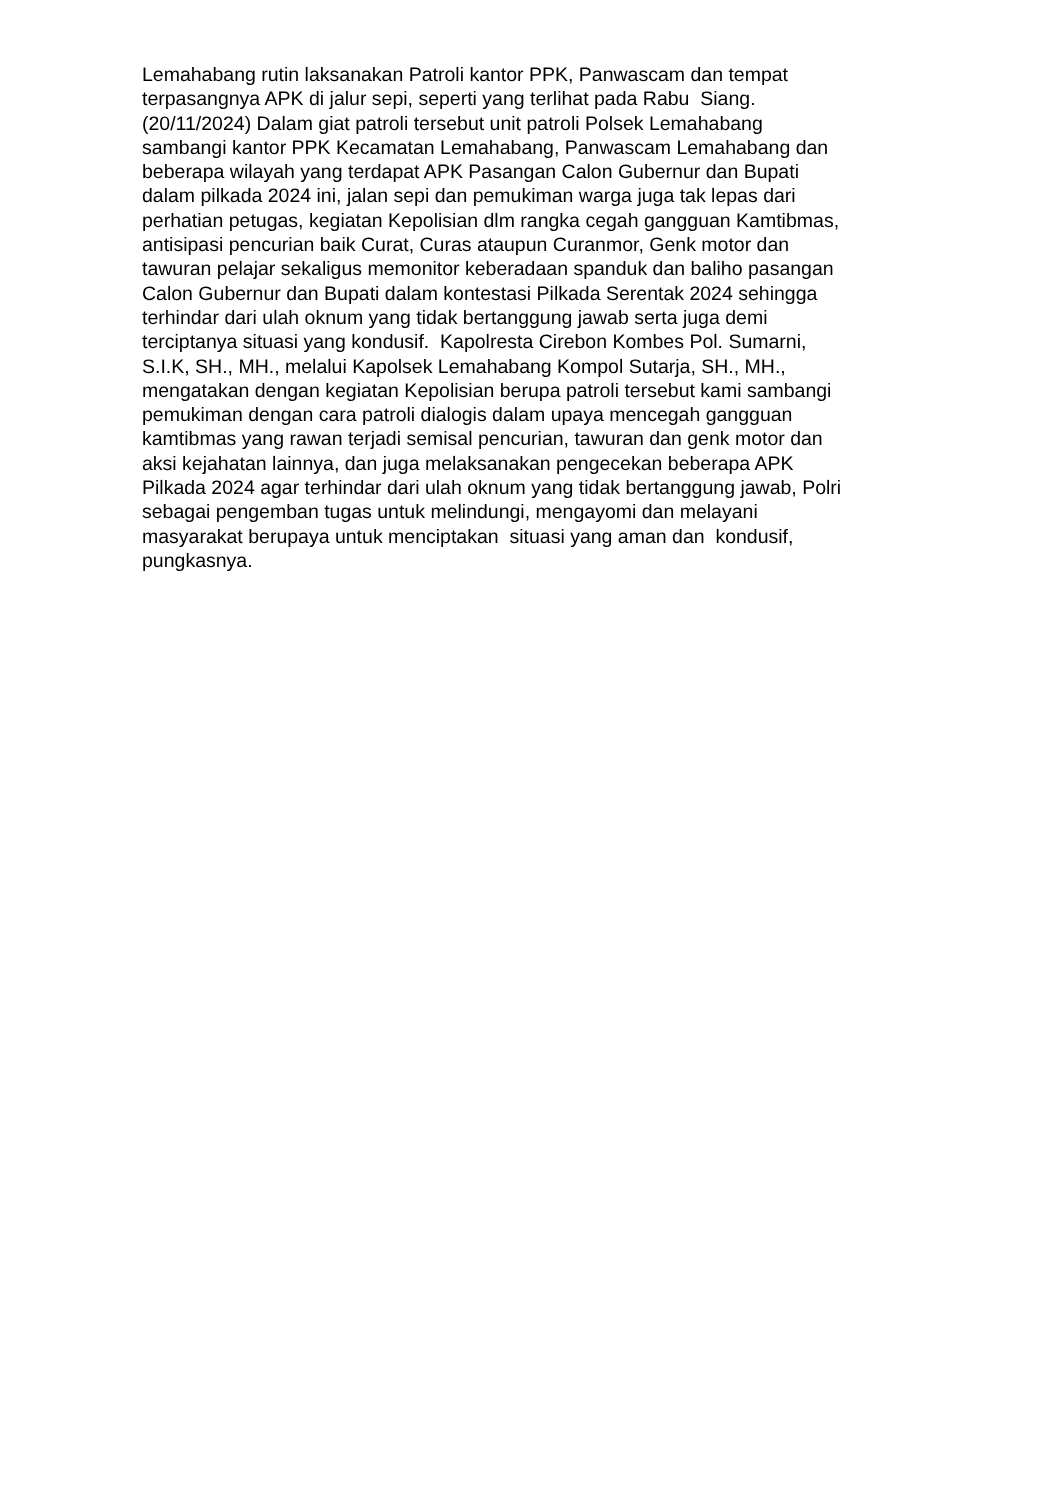Lemahabang rutin laksanakan Patroli kantor PPK, Panwascam dan tempat
terpasangnya APK di jalur sepi, seperti yang terlihat pada Rabu Siang.
(20/11/2024) Dalam giat patroli tersebut unit patroli Polsek Lemahabang
sambangi kantor PPK Kecamatan Lemahabang, Panwascam Lemahabang dan
beberapa wilayah yang terdapat APK Pasangan Calon Gubernur dan Bupati
dalam pilkada 2024 ini, jalan sepi dan pemukiman warga juga tak lepas dari
perhatian petugas, kegiatan Kepolisian dlm rangka cegah gangguan Kamtibmas,
antisipasi pencurian baik Curat, Curas ataupun Curanmor, Genk motor dan
tawuran pelajar sekaligus memonitor keberadaan spanduk dan baliho pasangan
Calon Gubernur dan Bupati dalam kontestasi Pilkada Serentak 2024 sehingga
terhindar dari ulah oknum yang tidak bertanggung jawab serta juga demi
terciptanya situasi yang kondusif. Kapolresta Cirebon Kombes Pol. Sumarni,
S.I.K, SH., MH., melalui Kapolsek Lemahabang Kompol Sutarja, SH., MH.,
mengatakan dengan kegiatan Kepolisian berupa patroli tersebut kami sambangi
pemukiman dengan cara patroli dialogis dalam upaya mencegah gangguan
kamtibmas yang rawan terjadi semisal pencurian, tawuran dan genk motor dan
aksi kejahatan lainnya, dan juga melaksanakan pengecekan beberapa APK
Pilkada 2024 agar terhindar dari ulah oknum yang tidak bertanggung jawab, Polri
sebagai pengemban tugas untuk melindungi, mengayomi dan melayani
masyarakat berupaya untuk menciptakan situasi yang aman dan kondusif,
pungkasnya.